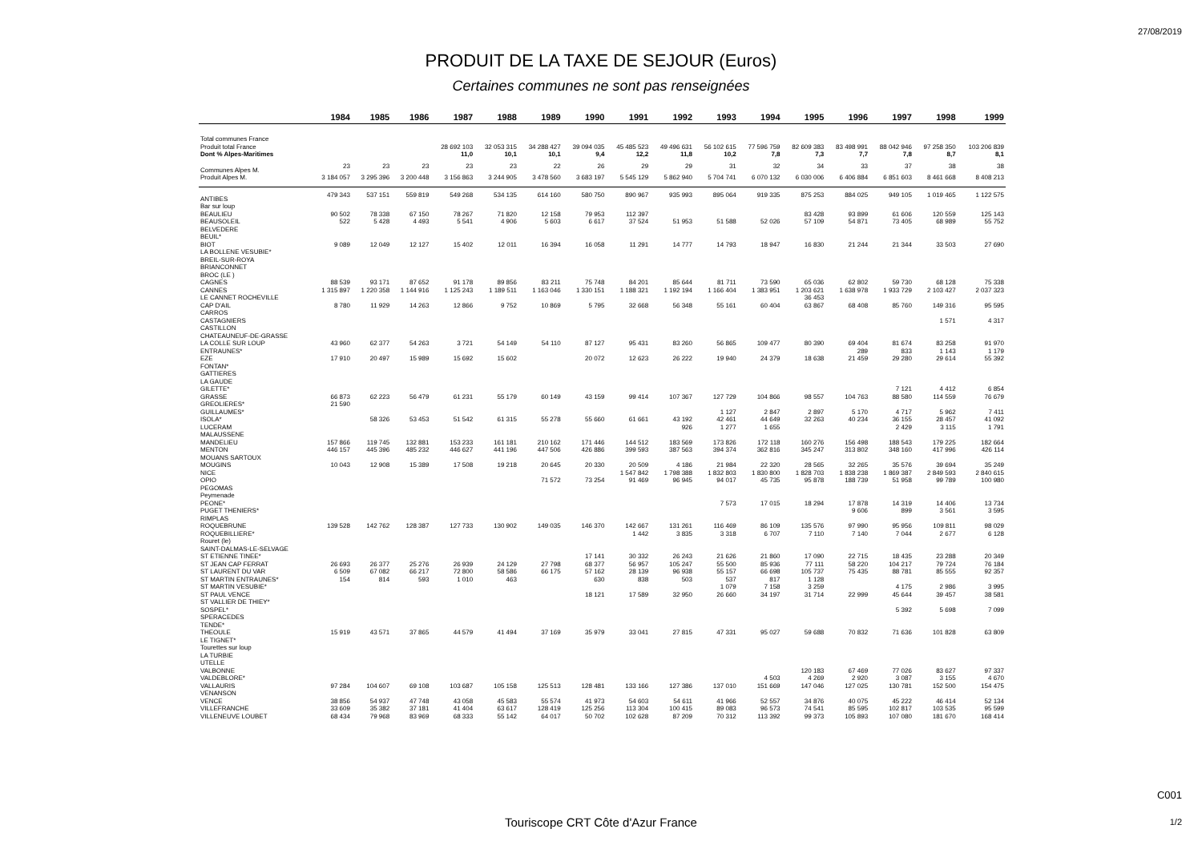27/08/2019
PRODUIT DE LA TAXE DE SEJOUR (Euros)
Certaines communes ne sont pas renseignées
| | 1984 | 1985 | 1986 | 1987 | 1988 | 1989 | 1990 | 1991 | 1992 | 1993 | 1994 | 1995 | 1996 | 1997 | 1998 | 1999 |
| --- | --- | --- | --- | --- | --- | --- | --- | --- | --- | --- | --- | --- | --- | --- | --- | --- |
| Total communes France | | | | | | | | | | | | | | | | |
| Produit total France | | | | 28 692 103 | 32 053 315 | 34 288 427 | 39 094 035 | 45 485 523 | 49 496 631 | 56 102 615 | 77 596 759 | 82 609 383 | 83 498 991 | 88 042 946 | 97 258 350 | 103 206 839 |
| Dont % Alpes-Maritimes | | | | 11,0 | 10,1 | 10,1 | 9,4 | 12,2 | 11,8 | 10,2 | 7,8 | 7,3 | 7,7 | 7,8 | 8,7 | 8,1 |
| Communes Alpes M. | 23 | 23 | 23 | 23 | 23 | 22 | 26 | 29 | 29 | 31 | 32 | 34 | 33 | 37 | 38 | 38 |
| Produit Alpes M. | 3 184 057 | 3 295 396 | 3 200 448 | 3 156 863 | 3 244 905 | 3 478 560 | 3 683 197 | 5 545 129 | 5 862 940 | 5 704 741 | 6 070 132 | 6 030 006 | 6 406 884 | 6 851 603 | 8 461 668 | 8 408 213 |
| ANTIBES | 479 343 | 537 151 | 559 819 | 549 268 | 534 135 | 614 160 | 580 750 | 890 967 | 935 993 | 895 064 | 919 335 | 875 253 | 884 025 | 949 105 | 1 019 465 | 1 122 575 |
| Bar sur loup | | | | | | | | | | | | | | | | |
| BEAULIEU | 90 502 | 78 338 | 67 150 | 78 267 | 71 820 | 12 158 | 79 953 | 112 397 | | | | 83 428 | 93 899 | 61 606 | 120 559 | 125 143 |
| BEAUSOLEIL | 522 | 5 428 | 4 493 | 5 541 | 4 906 | 5 603 | 6 617 | 37 524 | 51 953 | 51 588 | 52 026 | 57 109 | 54 871 | 73 405 | 68 989 | 55 752 |
| BELVEDERE | | | | | | | | | | | | | | | | |
| BEUIL* | | | | | | | | | | | | | | | | |
| BIOT | 9 089 | 12 049 | 12 127 | 15 402 | 12 011 | 16 394 | 16 058 | 11 291 | 14 777 | 14 793 | 18 947 | 16 830 | 21 244 | 21 344 | 33 503 | 27 690 |
| LA BOLLENE VESUBIE* | | | | | | | | | | | | | | | | |
| BREIL-SUR-ROYA | | | | | | | | | | | | | | | | |
| BRIANCONNET | | | | | | | | | | | | | | | | |
| BROC (LE ) | | | | | | | | | | | | | | | | |
| CAGNES | 88 539 | 93 171 | 87 652 | 91 178 | 89 856 | 83 211 | 75 748 | 84 201 | 85 644 | 81 711 | 73 590 | 65 036 | 62 802 | 59 730 | 68 128 | 75 338 |
| CANNES | 1 315 897 | 1 220 358 | 1 144 916 | 1 125 243 | 1 189 511 | 1 163 046 | 1 330 151 | 1 188 321 | 1 192 194 | 1 166 404 | 1 383 951 | 1 203 621 | 1 638 978 | 1 933 729 | 2 103 427 | 2 037 323 |
| LE CANNET ROCHEVILLE | | | | | | | | | | | | 36 453 | | | | |
| CAP D'AIL | 8 780 | 11 929 | 14 263 | 12 866 | 9 752 | 10 869 | 5 795 | 32 668 | 56 348 | 55 161 | 60 404 | 63 867 | 68 408 | 85 760 | 149 316 | 95 595 |
| CARROS | | | | | | | | | | | | | | | | |
| CASTAGNIERS | | | | | | | | | | | | | | | 1 571 | 4 317 |
| CASTILLON | | | | | | | | | | | | | | | | |
| CHATEAUNEUF-DE-GRASSE | | | | | | | | | | | | | | | | |
| LA COLLE SUR LOUP | 43 960 | 62 377 | 54 263 | 3 721 | 54 149 | 54 110 | 87 127 | 95 431 | 83 260 | 56 865 | 109 477 | 80 390 | 69 404 | 81 674 | 83 258 | 91 970 |
| ENTRAUNES* | | | | | | | | | | | | | 289 | 833 | 1 143 | 1 179 |
| EZE | 17 910 | 20 497 | 15 989 | 15 692 | 15 602 | | 20 072 | 12 623 | 26 222 | 19 940 | 24 379 | 18 638 | 21 459 | 29 280 | 29 614 | 55 392 |
| FONTAN* | | | | | | | | | | | | | | | | |
| GATTIERES | | | | | | | | | | | | | | | | |
| LA GAUDE | | | | | | | | | | | | | | | | |
| GILETTE* | | | | | | | | | | | | | | 7 121 | 4 412 | 6 854 |
| GRASSE | 66 873 | 62 223 | 56 479 | 61 231 | 55 179 | 60 149 | 43 159 | 99 414 | 107 367 | 127 729 | 104 866 | 98 557 | 104 763 | 88 580 | 114 559 | 76 679 |
| GREOLIERES* | 21 590 | | | | | | | | | | | | | | | |
| GUILLAUMES* | | | | | | | | | | 1 127 | 2 847 | 2 897 | 5 170 | 4 717 | 5 962 | 7 411 |
| ISOLA* | | 58 326 | 53 453 | 51 542 | 61 315 | 55 278 | 55 660 | 61 661 | 43 192 | 42 461 | 44 649 | 32 263 | 40 234 | 36 155 | 28 457 | 41 092 |
| LUCERAM | | | | | | | | | 926 | 1 277 | 1 655 | | | 2 429 | 3 115 | 1 791 |
| MALAUSSENE | | | | | | | | | | | | | | | | |
| MANDELIEU | 157 866 | 119 745 | 132 881 | 153 233 | 161 181 | 210 162 | 171 446 | 144 512 | 183 569 | 173 826 | 172 118 | 160 276 | 156 498 | 188 543 | 179 225 | 182 664 |
| MENTON | 446 157 | 445 396 | 485 232 | 446 627 | 441 196 | 447 506 | 426 886 | 399 593 | 387 563 | 394 374 | 362 816 | 345 247 | 313 802 | 348 160 | 417 996 | 426 114 |
| MOUANS SARTOUX | | | | | | | | | | | | | | | | |
| MOUGINS | 10 043 | 12 908 | 15 389 | 17 508 | 19 218 | 20 645 | 20 330 | 20 509 | 4 186 | 21 984 | 22 320 | 28 565 | 32 265 | 35 576 | 39 694 | 35 249 |
| NICE | | | | | | | | 1 547 842 | 1 798 388 | 1 832 803 | 1 830 800 | 1 828 703 | 1 838 238 | 1 869 387 | 2 849 593 | 2 840 615 |
| OPIO | | | | | | 71 572 | 73 254 | 91 469 | 96 945 | 94 017 | 45 735 | 95 878 | 188 739 | 51 958 | 99 789 | 100 980 |
| PEGOMAS | | | | | | | | | | | | | | | | |
| Peymenade | | | | | | | | | | | | | | | | |
| PEONE* | | | | | | | | | | 7 573 | 17 015 | 18 294 | 17 878 | 14 319 | 14 406 | 13 734 |
| PUGET THENIERS* | | | | | | | | | | | | | 9 606 | 899 | 3 561 | 3 595 |
| RIMPLAS | | | | | | | | | | | | | | | | |
| ROQUEBRUNE | 139 528 | 142 762 | 128 387 | 127 733 | 130 902 | 149 035 | 146 370 | 142 667 | 131 261 | 116 469 | 86 109 | 135 576 | 97 990 | 95 956 | 109 811 | 98 029 |
| ROQUEBILLIERE* | | | | | | | | 1 442 | 3 835 | 3 318 | 6 707 | 7 110 | 7 140 | 7 044 | 2 677 | 6 128 |
| Rouret (le) | | | | | | | | | | | | | | | | |
| SAINT-DALMAS-LE-SELVAGE | | | | | | | | | | | | | | | | |
| ST ETIENNE TINEE* | | | | | | | 17 141 | 30 332 | 26 243 | 21 626 | 21 860 | 17 090 | 22 715 | 18 435 | 23 288 | 20 349 |
| ST JEAN CAP FERRAT | 26 693 | 26 377 | 25 276 | 26 939 | 24 129 | 27 798 | 68 377 | 56 957 | 105 247 | 55 500 | 85 936 | 77 111 | 58 220 | 104 217 | 79 724 | 76 184 |
| ST LAURENT DU VAR | 6 509 | 67 082 | 66 217 | 72 800 | 58 586 | 66 175 | 57 162 | 28 139 | 96 938 | 55 157 | 66 698 | 105 737 | 75 435 | 88 781 | 85 555 | 92 357 |
| ST MARTIN ENTRAUNES* | 154 | 814 | 593 | 1 010 | 463 | | 630 | 838 | 503 | 537 | 817 | 1 128 | | | | |
| ST MARTIN VESUBIE* | | | | | | | | | | 1 079 | 7 158 | 3 259 | | 4 175 | 2 986 | 3 995 |
| ST PAUL VENCE | | | | | | | 18 121 | 17 589 | 32 950 | 26 660 | 34 197 | 31 714 | 22 999 | 45 644 | 39 457 | 38 581 |
| ST VALLIER DE THIEY* | | | | | | | | | | | | | | | | |
| SOSPEL* | | | | | | | | | | | | | | 5 392 | 5 698 | 7 099 |
| SPERACEDES | | | | | | | | | | | | | | | | |
| TENDE* | | | | | | | | | | | | | | | | |
| THEOULE | 15 919 | 43 571 | 37 865 | 44 579 | 41 494 | 37 169 | 35 979 | 33 041 | 27 815 | 47 331 | 95 027 | 59 688 | 70 832 | 71 636 | 101 828 | 63 809 |
| LE TIGNET* | | | | | | | | | | | | | | | | |
| Tourettes sur loup | | | | | | | | | | | | | | | | |
| LA TURBIE | | | | | | | | | | | | | | | | |
| UTELLE | | | | | | | | | | | | | | | | |
| VALBONNE | | | | | | | | | | | | 120 183 | 67 469 | 77 026 | 83 627 | 97 337 |
| VALDEBLORE* | | | | | | | | | | | 4 503 | 4 269 | 2 920 | 3 087 | 3 155 | 4 670 |
| VALLAURIS | 97 284 | 104 607 | 69 108 | 103 687 | 105 158 | 125 513 | 128 481 | 133 166 | 127 386 | 137 010 | 151 669 | 147 046 | 127 025 | 130 781 | 152 500 | 154 475 |
| VENANSON | | | | | | | | | | | | | | | | |
| VENCE | 38 856 | 54 937 | 47 748 | 43 058 | 45 583 | 55 574 | 41 973 | 54 603 | 54 611 | 41 966 | 52 557 | 34 876 | 40 075 | 45 222 | 46 414 | 52 134 |
| VILLEFRANCHE | 33 609 | 35 382 | 37 181 | 41 404 | 63 617 | 128 419 | 125 256 | 113 304 | 100 415 | 89 083 | 96 573 | 74 541 | 85 595 | 102 817 | 103 535 | 95 599 |
| VILLENEUVE LOUBET | 68 434 | 79 968 | 83 969 | 68 333 | 55 142 | 64 017 | 50 702 | 102 628 | 87 209 | 70 312 | 113 392 | 99 373 | 105 893 | 107 080 | 181 670 | 168 414 |
C001
Touriscope CRT Côte d'Azur France
1/2